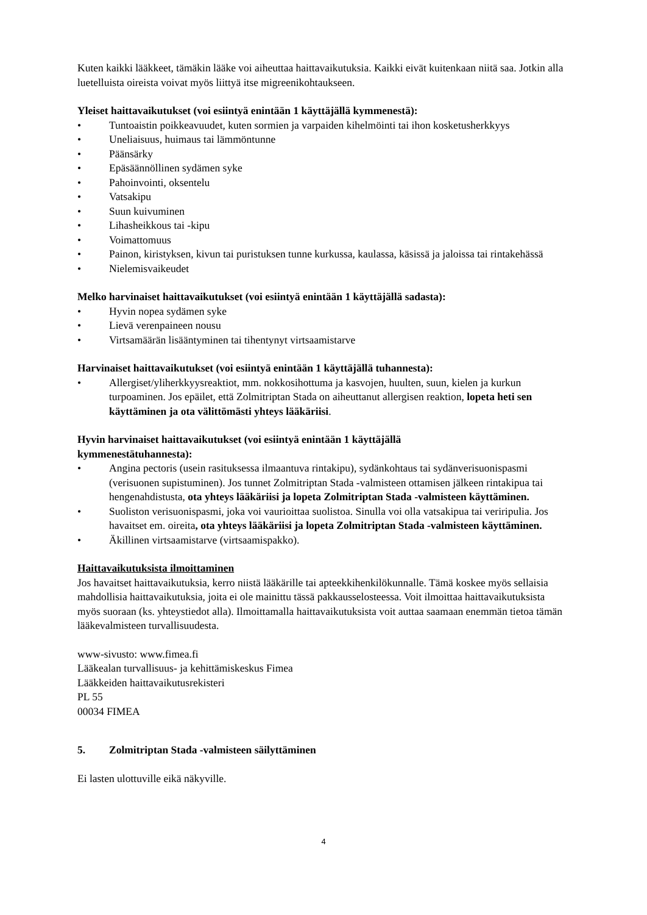Kuten kaikki lääkkeet, tämäkin lääke voi aiheuttaa haittavaikutuksia. Kaikki eivät kuitenkaan niitä saa. Jotkin alla luetelluista oireista voivat myös liittyä itse migreenikohtaukseen.
Yleiset haittavaikutukset (voi esiintyä enintään 1 käyttäjällä kymmenestä):
• Tuntoaistin poikkeavuudet, kuten sormien ja varpaiden kihelmöinti tai ihon kosketusherkkyys
• Uneliaisuus, huimaus tai lämmöntunne
• Päänsärky
• Epäsäännöllinen sydämen syke
• Pahoinvointi, oksentelu
• Vatsakipu
• Suun kuivuminen
• Lihasheikkous tai -kipu
• Voimattomuus
• Painon, kiristyksen, kivun tai puristuksen tunne kurkussa, kaulassa, käsissä ja jaloissa tai rintakehässä
• Nielemisvaikeudet
Melko harvinaiset haittavaikutukset (voi esiintyä enintään 1 käyttäjällä sadasta):
• Hyvin nopea sydämen syke
• Lievä verenpaineen nousu
• Virtsamäärän lisääntyminen tai tihentynyt virtsaamistarve
Harvinaiset haittavaikutukset (voi esiintyä enintään 1 käyttäjällä tuhannesta):
• Allergiset/yliherkkyysreaktiot, mm. nokkosihottuma ja kasvojen, huulten, suun, kielen ja kurkun turpoaminen. Jos epäilet, että Zolmitriptan Stada on aiheuttanut allergisen reaktion, lopeta heti sen käyttäminen ja ota välittömästi yhteys lääkäriisi.
Hyvin harvinaiset haittavaikutukset (voi esiintyä enintään 1 käyttäjällä
kymmenestätuhannesta):
• Angina pectoris (usein rasituksessa ilmaantuva rintakipu), sydänkohtaus tai sydänverisuonispasmi (verisuonen supistuminen). Jos tunnet Zolmitriptan Stada -valmisteen ottamisen jälkeen rintakipua tai hengenahdistusta, ota yhteys lääkäriisi ja lopeta Zolmitriptan Stada -valmisteen käyttäminen.
• Suoliston verisuonispasmi, joka voi vaurioittaa suolistoa. Sinulla voi olla vatsakipua tai veriripulia. Jos havaitset em. oireita, ota yhteys lääkäriisi ja lopeta Zolmitriptan Stada -valmisteen käyttäminen.
• Äkillinen virtsaamistarve (virtsaamispakko).
Haittavaikutuksista ilmoittaminen
Jos havaitset haittavaikutuksia, kerro niistä lääkärille tai apteekkihenkilökunnalle. Tämä koskee myös sellaisia mahdollisia haittavaikutuksia, joita ei ole mainittu tässä pakkausselosteessa. Voit ilmoittaa haittavaikutuksista myös suoraan (ks. yhteystiedot alla). Ilmoittamalla haittavaikutuksista voit auttaa saamaan enemmän tietoa tämän lääkevalmisteen turvallisuudesta.
www-sivusto: www.fimea.fi
Lääkealan turvallisuus- ja kehittämiskeskus Fimea
Lääkkeiden haittavaikutusrekisteri
PL 55
00034 FIMEA
5. Zolmitriptan Stada -valmisteen säilyttäminen
Ei lasten ulottuville eikä näkyville.
4